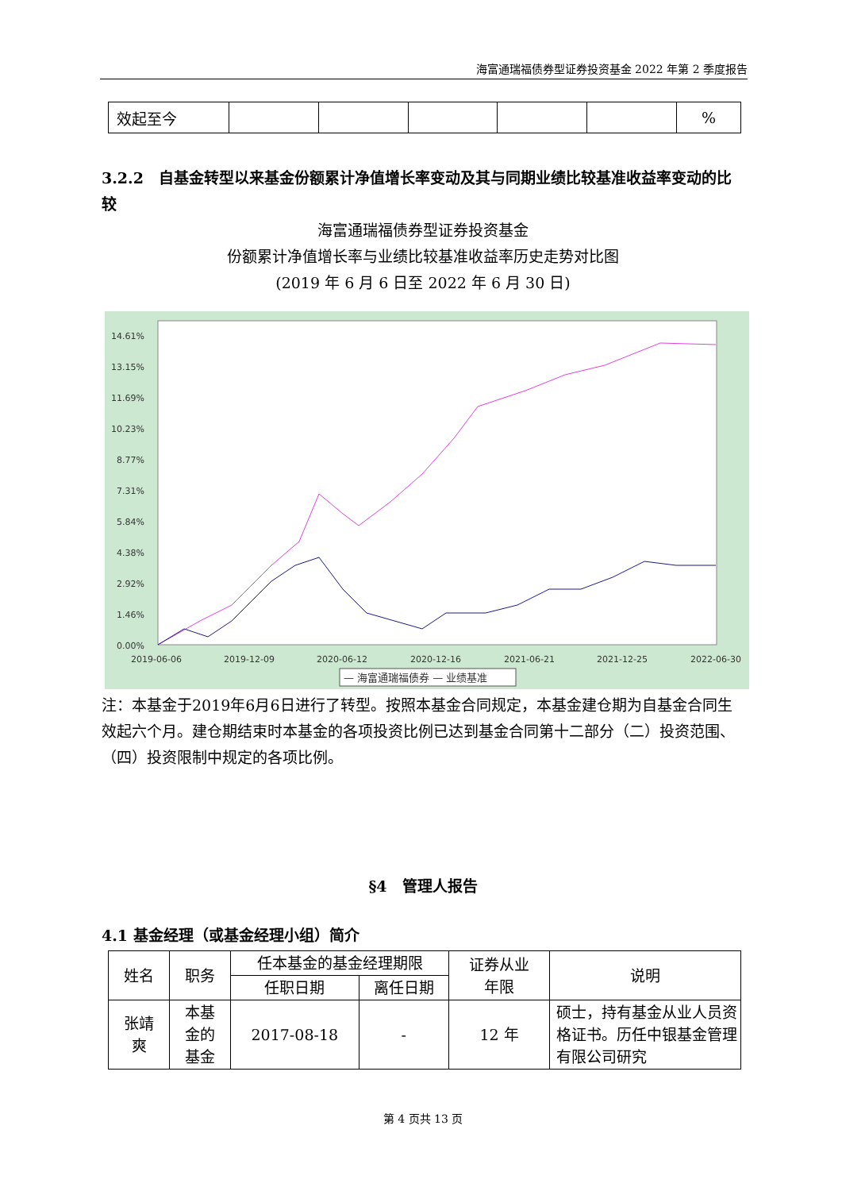海富通瑞福债券型证券投资基金 2022 年第 2 季度报告
| 效起至今 | | | | | | % |
3.2.2　自基金转型以来基金份额累计净值增长率变动及其与同期业绩比较基准收益率变动的比较
海富通瑞福债券型证券投资基金
份额累计净值增长率与业绩比较基准收益率历史走势对比图
(2019 年 6 月 6 日至 2022 年 6 月 30 日)
14.61%
13.15%
11.69%
10.23%
8.77%
7.31%
5.84%
4.38%
2.92%
1.46%
0.00%
2019-06-06
2019-12-09
2020-06-12
2020-12-16
2021-06-21
2021-12-25
2022-06-30
— 海富通瑞福债券 — 业绩基准
注：本基金于2019年6月6日进行了转型。按照本基金合同规定，本基金建仓期为自基金合同生效起六个月。建仓期结束时本基金的各项投资比例已达到基金合同第十二部分（二）投资范围、（四）投资限制中规定的各项比例。
§4　管理人报告
4.1 基金经理（或基金经理小组）简介
| 姓名 | 职务 | 任本基金的基金经理期限 | | 证券从业 年限 | 说明 |
| --- | --- | --- | --- | --- | --- |
| | | 任职日期 | 离任日期 | | |
| 张靖 爽 | 本基 金的 基金 | 2017-08-18 | - | 12 年 | 硕士，持有基金从业人员资格证书。历任中银基金管理有限公司研究 |
第 4 页共 13 页